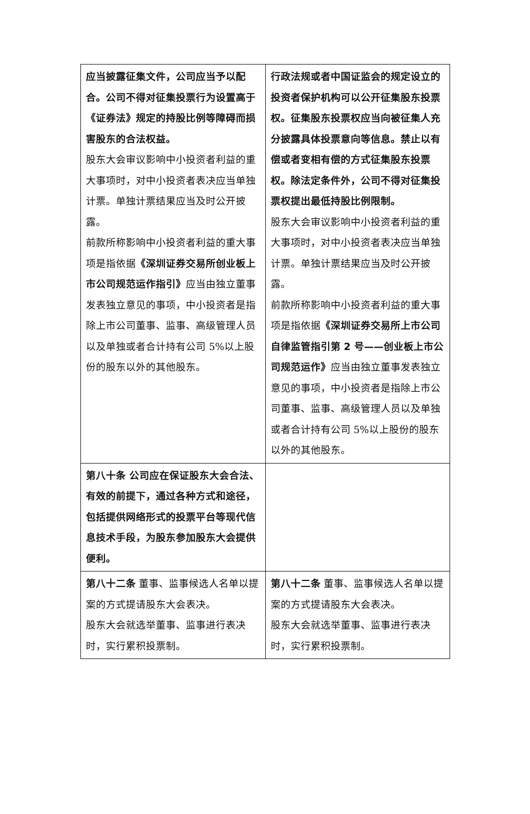| 应当披露征集文件，公司应当予以配合。公司不得对征集投票行为设置高于《证券法》规定的持股比例等障碍而损害股东的合法权益。 股东大会审议影响中小投资者利益的重大事项时，对中小投资者表决应当单独计票。单独计票结果应当及时公开披露。 前款所称影响中小投资者利益的重大事项是指依据 《深圳证券交易所创业板上市公司规范运作指引》 应当由独立董事发表独立意见的事项，中小投资者是指除上市公司董事、监事、高级管理人员以及单独或者合计持有公司 5%以上股份的股东以外的其他股东。 | 行政法规或者中国证监会的规定设立的投资者保护机构可以公开征集股东投票权。征集股东投票权应当向被征集人充分披露具体投票意向等信息。禁止以有偿或者变相有偿的方式征集股东投票权。除法定条件外，公司不得对征集投票权提出最低持股比例限制。 股东大会审议影响中小投资者利益的重大事项时，对中小投资者表决应当单独计票。单独计票结果应当及时公开披露。 前款所称影响中小投资者利益的重大事项是指依据 《深圳证券交易所上市公司自律监管指引第 2 号——创业板上市公司规范运作》 应当由独立董事发表独立意见的事项，中小投资者是指除上市公司董事、监事、高级管理人员以及单独或者合计持有公司 5%以上股份的股东以外的其他股东。 |
| 第八十条 公司应在保证股东大会合法、有效的前提下，通过各种方式和途径，包括提供网络形式的投票平台等现代信息技术手段，为股东参加股东大会提供便利。 | |
| 第八十二条 董事、监事候选人名单以提案的方式提请股东大会表决。 股东大会就选举董事、监事进行表决时，实行累积投票制。 | 第八十二条 董事、监事候选人名单以提案的方式提请股东大会表决。 股东大会就选举董事、监事进行表决时，实行累积投票制。 |